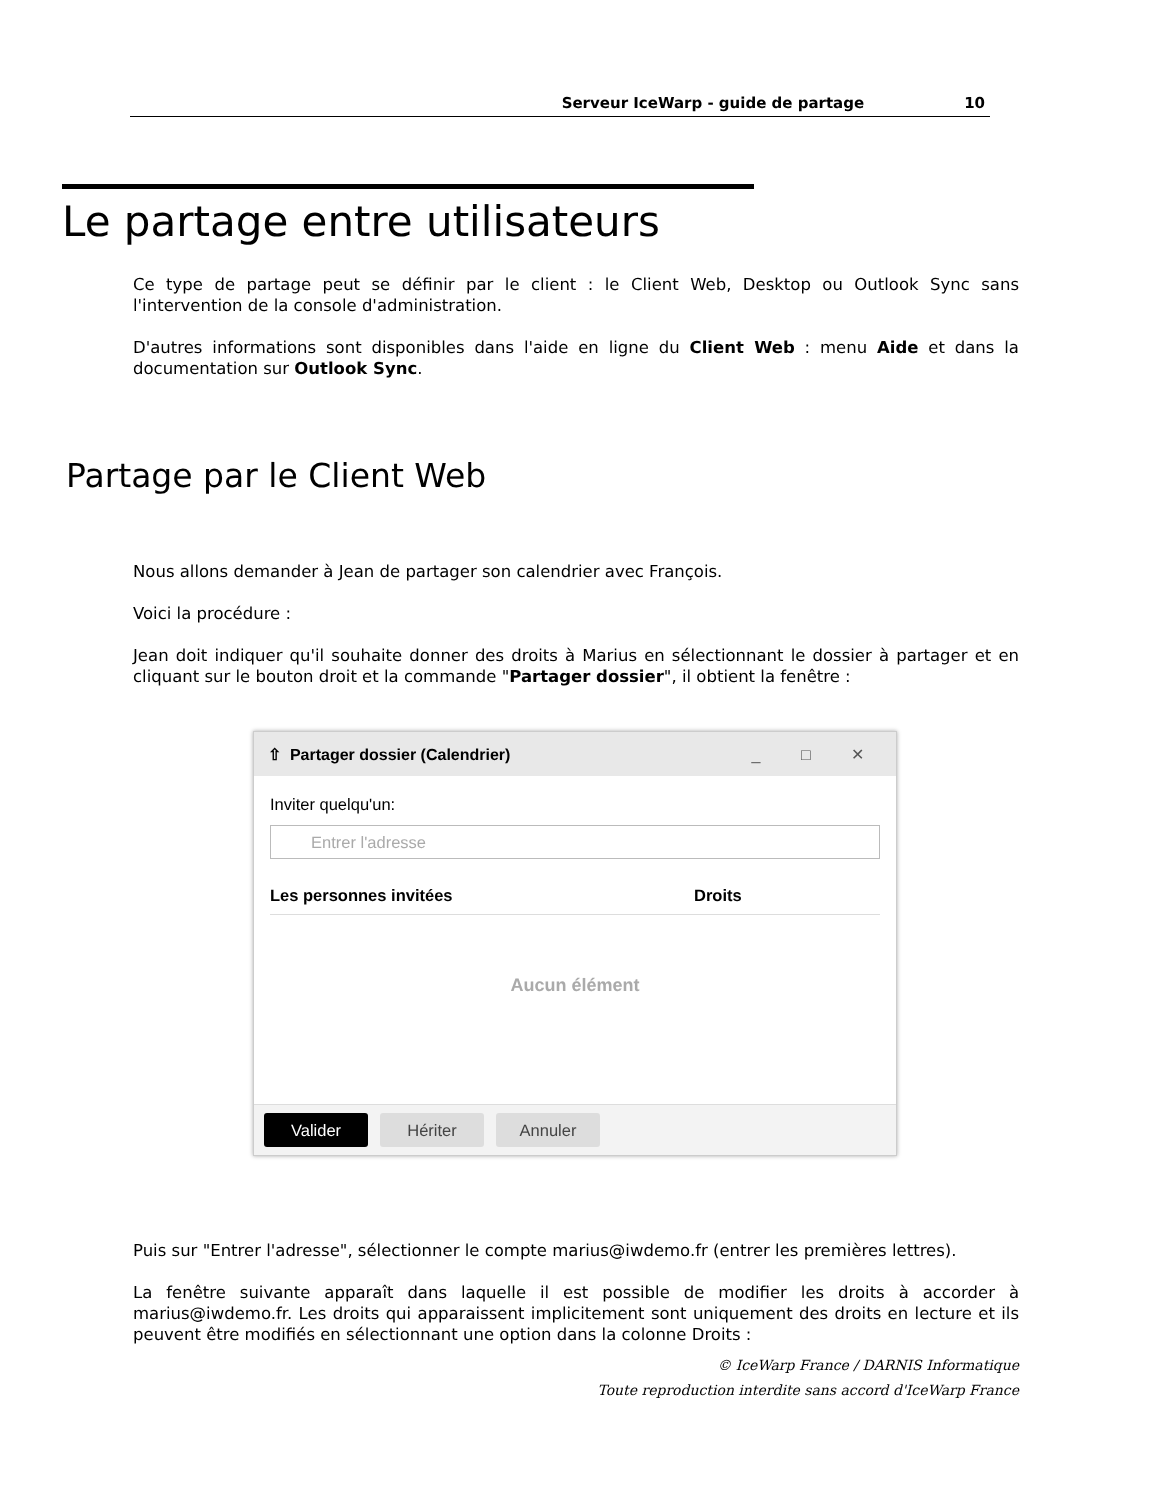Serveur IceWarp - guide de partage 10
Le partage entre utilisateurs
Ce type de partage peut se définir par le client : le Client Web, Desktop ou Outlook Sync sans l'intervention de la console d'administration.
D'autres informations sont disponibles dans l'aide en ligne du Client Web : menu Aide et dans la documentation sur Outlook Sync.
Partage par le Client Web
Nous allons demander à Jean de partager son calendrier avec François.
Voici la procédure :
Jean doit indiquer qu'il souhaite donner des droits à Marius en sélectionnant le dossier à partager et en cliquant sur le bouton droit et la commande "Partager dossier", il obtient la fenêtre :
⇧ Partager dossier (Calendrier) _ □ ✕
Inviter quelqu'un:
Entrer l'adresse
Les personnes invitées Droits
Aucun élément
Valider Hériter Annuler
Puis sur "Entrer l'adresse", sélectionner le compte marius@iwdemo.fr (entrer les premières lettres).
La fenêtre suivante apparaît dans laquelle il est possible de modifier les droits à accorder à marius@iwdemo.fr. Les droits qui apparaissent implicitement sont uniquement des droits en lecture et ils peuvent être modifiés en sélectionnant une option dans la colonne Droits :
© IceWarp France / DARNIS Informatique
Toute reproduction interdite sans accord d'IceWarp France